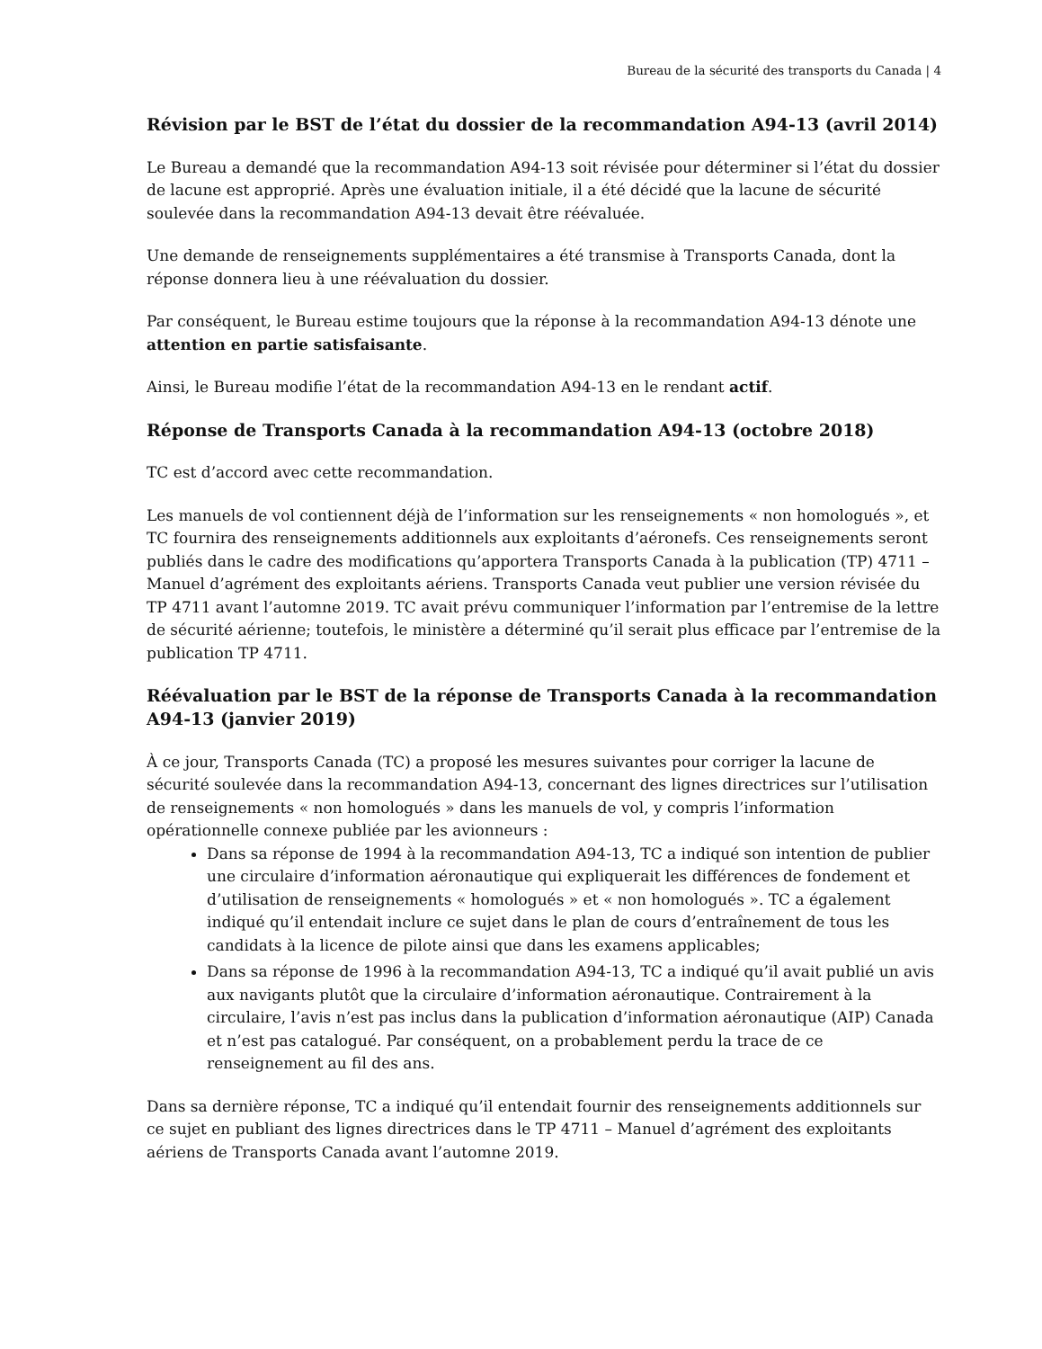Bureau de la sécurité des transports du Canada | 4
Révision par le BST de l’état du dossier de la recommandation A94-13 (avril 2014)
Le Bureau a demandé que la recommandation A94-13 soit révisée pour déterminer si l’état du dossier de lacune est approprié. Après une évaluation initiale, il a été décidé que la lacune de sécurité soulevée dans la recommandation A94-13 devait être réévaluée.
Une demande de renseignements supplémentaires a été transmise à Transports Canada, dont la réponse donnera lieu à une réévaluation du dossier.
Par conséquent, le Bureau estime toujours que la réponse à la recommandation A94-13 dénote une attention en partie satisfaisante.
Ainsi, le Bureau modifie l’état de la recommandation A94-13 en le rendant actif.
Réponse de Transports Canada à la recommandation A94-13 (octobre 2018)
TC est d’accord avec cette recommandation.
Les manuels de vol contiennent déjà de l’information sur les renseignements « non homologués », et TC fournira des renseignements additionnels aux exploitants d’aéronefs. Ces renseignements seront publiés dans le cadre des modifications qu’apportera Transports Canada à la publication (TP) 4711 – Manuel d’agrément des exploitants aériens. Transports Canada veut publier une version révisée du TP 4711 avant l’automne 2019. TC avait prévu communiquer l’information par l’entremise de la lettre de sécurité aérienne; toutefois, le ministère a déterminé qu’il serait plus efficace par l’entremise de la publication TP 4711.
Réévaluation par le BST de la réponse de Transports Canada à la recommandation A94-13 (janvier 2019)
À ce jour, Transports Canada (TC) a proposé les mesures suivantes pour corriger la lacune de sécurité soulevée dans la recommandation A94-13, concernant des lignes directrices sur l’utilisation de renseignements « non homologués » dans les manuels de vol, y compris l’information opérationnelle connexe publiée par les avionneurs :
Dans sa réponse de 1994 à la recommandation A94-13, TC a indiqué son intention de publier une circulaire d’information aéronautique qui expliquerait les différences de fondement et d’utilisation de renseignements « homologués » et « non homologués ». TC a également indiqué qu’il entendait inclure ce sujet dans le plan de cours d’entraînement de tous les candidats à la licence de pilote ainsi que dans les examens applicables;
Dans sa réponse de 1996 à la recommandation A94-13, TC a indiqué qu’il avait publié un avis aux navigants plutôt que la circulaire d’information aéronautique. Contrairement à la circulaire, l’avis n’est pas inclus dans la publication d’information aéronautique (AIP) Canada et n’est pas catalogué. Par conséquent, on a probablement perdu la trace de ce renseignement au fil des ans.
Dans sa dernière réponse, TC a indiqué qu’il entendait fournir des renseignements additionnels sur ce sujet en publiant des lignes directrices dans le TP 4711 – Manuel d’agrément des exploitants aériens de Transports Canada avant l’automne 2019.